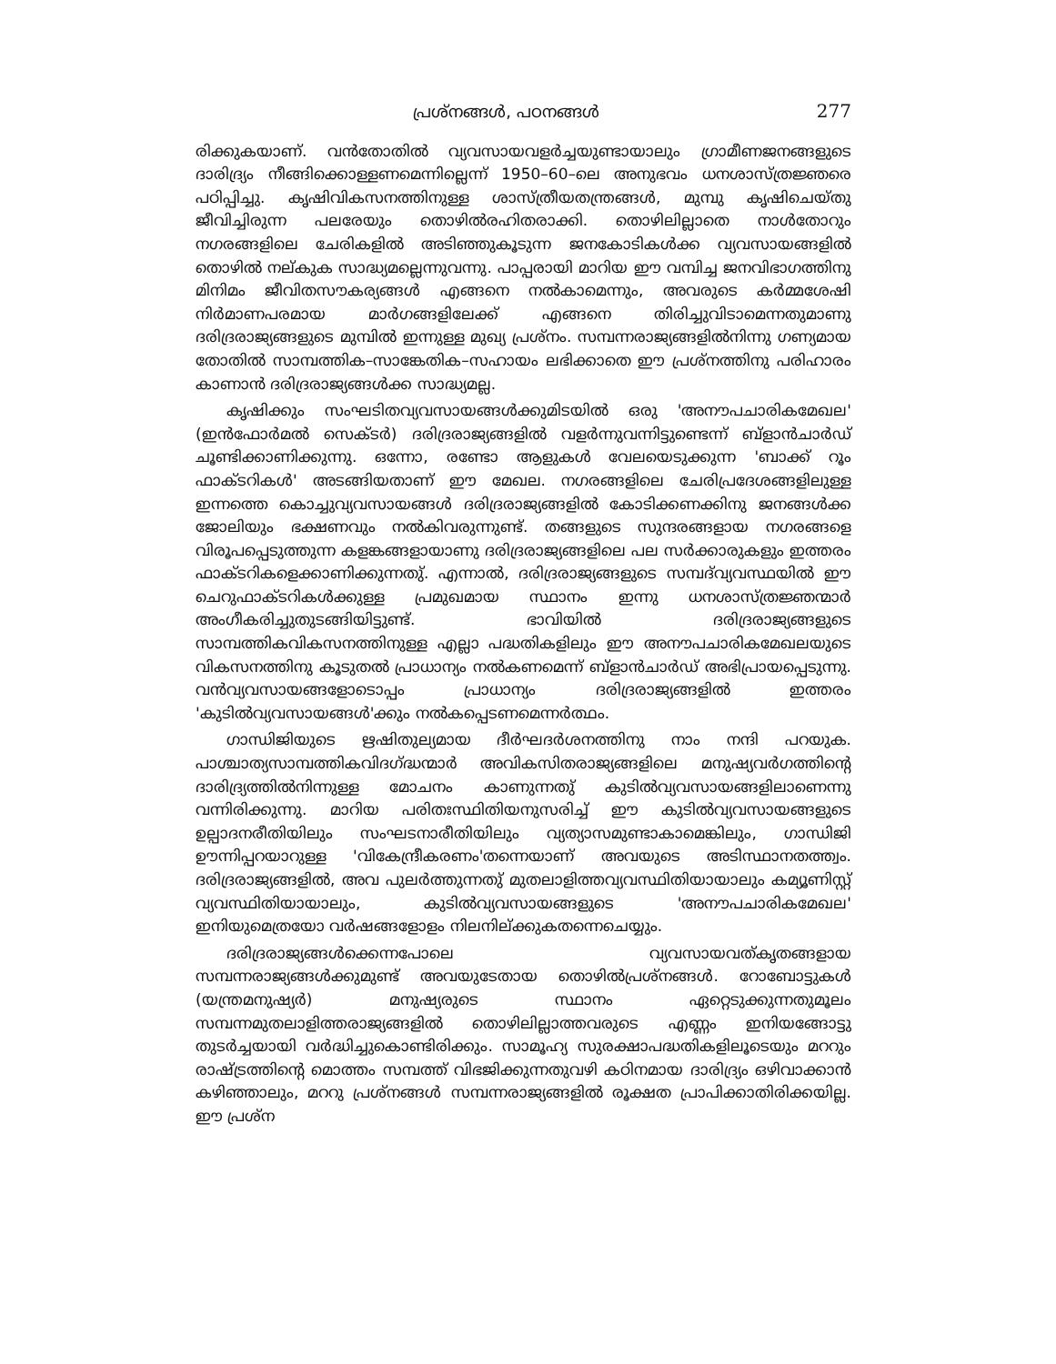പ്രശ്നങ്ങൾ, പഠനങ്ങൾ 277
രിക്കുകയാണ്. വൻതോതിൽ വ്യവസായവളർച്ചയുണ്ടായാലും ഗ്രാമീണജനങ്ങളുടെ ദാരിദ്ര്യം നീങ്ങിക്കൊള്ളണമെന്നില്ലെന്ന് 1950–60–ലെ അനുഭവം ധനശാസ്ത്രജ്ഞരെ പഠിപ്പിച്ചു. കൃഷിവികസനത്തിനുള്ള ശാസ്ത്രീയതന്ത്രങ്ങൾ, മുമ്പു കൃഷിചെയ്തു ജീവിച്ചിരുന്ന പലരേയും തൊഴിൽരഹിതരാക്കി. തൊഴിലില്ലാതെ നാൾതോറും നഗരങ്ങളിലെ ചേരികളിൽ അടിഞ്ഞുകൂടുന്ന ജനകോടികൾക്ക വ്യവസായങ്ങളിൽ തൊഴിൽ നല്കുക സാദ്ധ്യമല്ലെന്നുവന്നു. പാപ്പരായി മാറിയ ഈ വമ്പിച്ച ജനവിഭാഗത്തിനു മിനിമം ജീവിതസൗകര്യങ്ങൾ എങ്ങനെ നൽകാമെന്നും, അവരുടെ കർമ്മശേഷി നിർമാണപരമായ മാർഗങ്ങളിലേക്ക് എങ്ങനെ തിരിച്ചുവിടാമെന്നതുമാണു ദരിദ്രരാജ്യങ്ങളുടെ മുമ്പിൽ ഇന്നുള്ള മുഖ്യ പ്രശ്നം. സമ്പന്നരാജ്യങ്ങളിൽനിന്നു ഗണ്യമായ തോതിൽ സാമ്പത്തിക–സാങ്കേതിക–സഹായം ലഭിക്കാതെ ഈ പ്രശ്നത്തിനു പരിഹാരം കാണാൻ ദരിദ്രരാജ്യങ്ങൾക്ക സാദ്ധ്യമല്ല.
കൃഷിക്കും സംഘടിതവ്യവസായങ്ങൾക്കുമിടയിൽ ഒരു 'അനൗപചാരികമേഖല' (ഇൻഫോർമൽ സെക്ടർ) ദരിദ്രരാജ്യങ്ങളിൽ വളർന്നുവന്നിട്ടുണ്ടെന്ന് ബ്ളാൻചാർഡ് ചൂണ്ടിക്കാണിക്കുന്നു. ഒന്നോ, രണ്ടോ ആളുകൾ വേലയെടുക്കുന്ന 'ബാക്ക് റൂം ഫാക്ടറികൾ' അടങ്ങിയതാണ് ഈ മേഖല. നഗരങ്ങളിലെ ചേരിപ്രദേശങ്ങളിലുള്ള ഇന്നത്തെ കൊച്ചുവ്യവസായങ്ങൾ ദരിദ്രരാജ്യങ്ങളിൽ കോടിക്കണക്കിനു ജനങ്ങൾക്ക ജോലിയും ഭക്ഷണവും നൽകിവരുന്നുണ്ട്. തങ്ങളുടെ സുന്ദരങ്ങളായ നഗരങ്ങളെ വിരൂപപ്പെടുത്തുന്ന കളങ്കങ്ങളായാണു ദരിദ്രരാജ്യങ്ങളിലെ പല സർക്കാരുകളും ഇത്തരം ഫാക്ടറികളെക്കാണിക്കുന്നതു്. എന്നാൽ, ദരിദ്രരാജ്യങ്ങളുടെ സമ്പദ്‌വ്യവസ്ഥയിൽ ഈ ചെറുഫാക്ടറികൾക്കുള്ള പ്രമുഖമായ സ്ഥാനം ഇന്നു ധനശാസ്ത്രജ്ഞന്മാർ അംഗീകരിച്ചുതുടങ്ങിയിട്ടുണ്ട്. ഭാവിയിൽ ദരിദ്രരാജ്യങ്ങളുടെ സാമ്പത്തികവികസനത്തിനുള്ള എല്ലാ പദ്ധതികളിലും ഈ അനൗപചാരികമേഖലയുടെ വികസനത്തിനു കൂടുതൽ പ്രാധാന്യം നൽകണമെന്ന് ബ്ളാൻചാർഡ് അഭിപ്രായപ്പെടുന്നു. വൻവ്യവസായങ്ങളോടൊപ്പം പ്രാധാന്യം ദരിദ്രരാജ്യങ്ങളിൽ ഇത്തരം 'കുടിൽവ്യവസായങ്ങൾ'ക്കും നൽകപ്പെടണമെന്നർത്ഥം.
ഗാന്ധിജിയുടെ ഋഷിതുല്യമായ ദീർഘദർശനത്തിനു നാം നന്ദി പറയുക. പാശ്ചാത്യസാമ്പത്തികവിദഗ്ദ്ധന്മാർ അവികസിതരാജ്യങ്ങളിലെ മനുഷ്യവർഗത്തിന്റെ ദാരിദ്ര്യത്തിൽനിന്നുള്ള മോചനം കാണുന്നതു് കുടിൽവ്യവസായങ്ങളിലാണെന്നു വന്നിരിക്കുന്നു. മാറിയ പരിതഃസ്ഥിതിയനുസരിച്ച് ഈ കുടിൽവ്യവസായങ്ങളുടെ ഉല്പാദനരീതിയിലും സംഘടനാരീതിയിലും വ്യത്യാസമുണ്ടാകാമെങ്കിലും, ഗാന്ധിജി ഊന്നിപ്പറയാറുള്ള 'വികേന്ദ്രീകരണം'തന്നെയാണ് അവയുടെ അടിസ്ഥാനതത്ത്വം. ദരിദ്രരാജ്യങ്ങളിൽ, അവ പുലർത്തുന്നതു് മുതലാളിത്തവ്യവസ്ഥിതിയായാലും കമ്യൂണിസ്റ്റ് വ്യവസ്ഥിതിയായാലും, കുടിൽവ്യവസായങ്ങളുടെ 'അനൗപചാരികമേഖല' ഇനിയുമെത്രയോ വർഷങ്ങളോളം നിലനില്ക്കുകതന്നെചെയ്യും.
ദരിദ്രരാജ്യങ്ങൾക്കെന്നപോലെ വ്യവസായവത്കൃതങ്ങളായ സമ്പന്നരാജ്യങ്ങൾക്കുമുണ്ട് അവയുടേതായ തൊഴിൽപ്രശ്നങ്ങൾ. റോബോട്ടുകൾ (യന്ത്രമനുഷ്യർ) മനുഷ്യരുടെ സ്ഥാനം ഏറ്റെടുക്കുന്നതുമൂലം സമ്പന്നമുതലാളിത്തരാജ്യങ്ങളിൽ തൊഴിലില്ലാത്തവരുടെ എണ്ണം ഇനിയങ്ങോട്ടു തുടർച്ചയായി വർദ്ധിച്ചുകൊണ്ടിരിക്കും. സാമൂഹ്യ സുരക്ഷാപദ്ധതികളിലൂടെയും മററും രാഷ്ട്രത്തിന്റെ മൊത്തം സമ്പത്ത് വിഭജിക്കുന്നതുവഴി കഠിനമായ ദാരിദ്ര്യം ഒഴിവാക്കാൻ കഴിഞ്ഞാലും, മററു പ്രശ്നങ്ങൾ സമ്പന്നരാജ്യങ്ങളിൽ രൂക്ഷത പ്രാപിക്കാതിരിക്കയില്ല. ഈ പ്രശ്ന